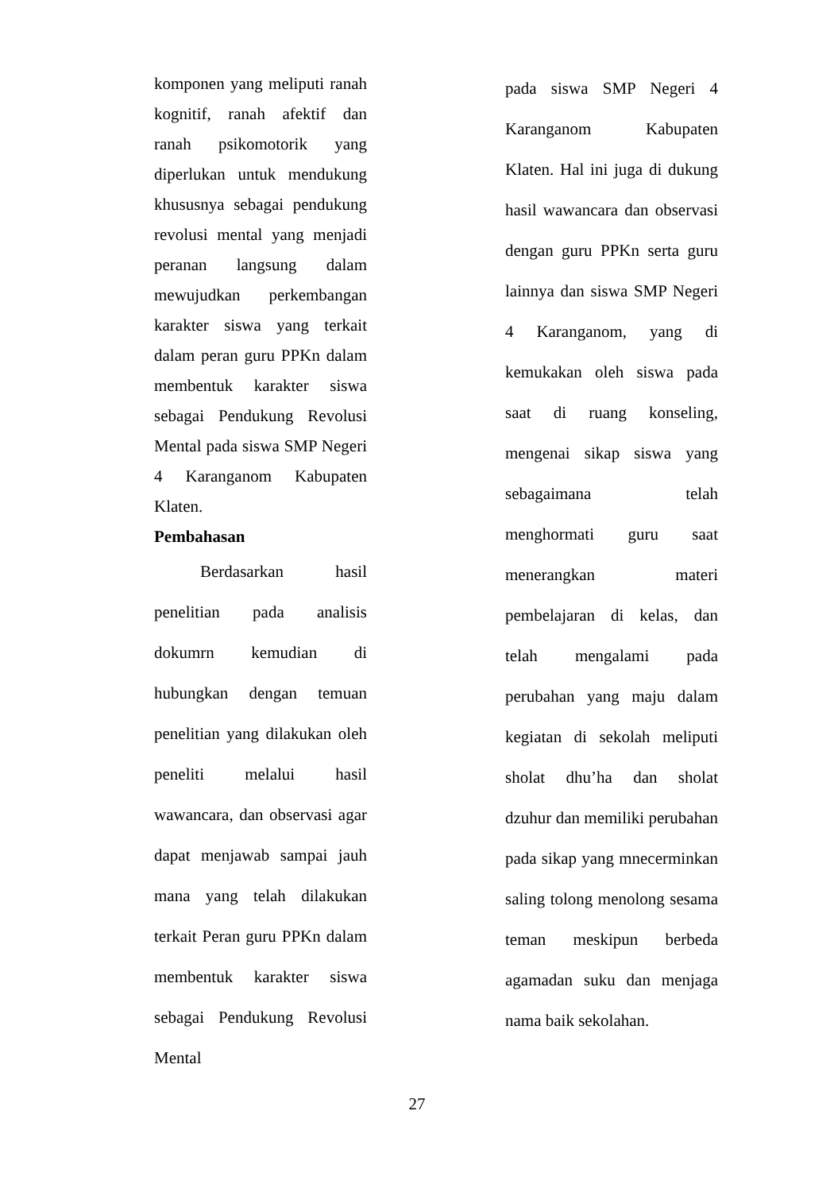komponen yang meliputi ranah kognitif, ranah afektif dan ranah psikomotorik yang diperlukan untuk mendukung khususnya sebagai pendukung revolusi mental yang menjadi peranan langsung dalam mewujudkan perkembangan karakter siswa yang terkait dalam peran guru PPKn dalam membentuk karakter siswa sebagai Pendukung Revolusi Mental pada siswa SMP Negeri 4 Karanganom Kabupaten Klaten.
Pembahasan
Berdasarkan hasil penelitian pada analisis dokumrn kemudian di hubungkan dengan temuan penelitian yang dilakukan oleh peneliti melalui hasil wawancara, dan observasi agar dapat menjawab sampai jauh mana yang telah dilakukan terkait Peran guru PPKn dalam membentuk karakter siswa sebagai Pendukung Revolusi Mental
pada siswa SMP Negeri 4 Karanganom Kabupaten Klaten. Hal ini juga di dukung hasil wawancara dan observasi dengan guru PPKn serta guru lainnya dan siswa SMP Negeri 4 Karanganom, yang di kemukakan oleh siswa pada saat di ruang konseling, mengenai sikap siswa yang sebagaimana telah menghormati guru saat menerangkan materi pembelajaran di kelas, dan telah mengalami pada perubahan yang maju dalam kegiatan di sekolah meliputi sholat dhu’ha dan sholat dzuhur dan memiliki perubahan pada sikap yang mnecerminkan saling tolong menolong sesama teman meskipun berbeda agamadan suku dan menjaga nama baik sekolahan.
27